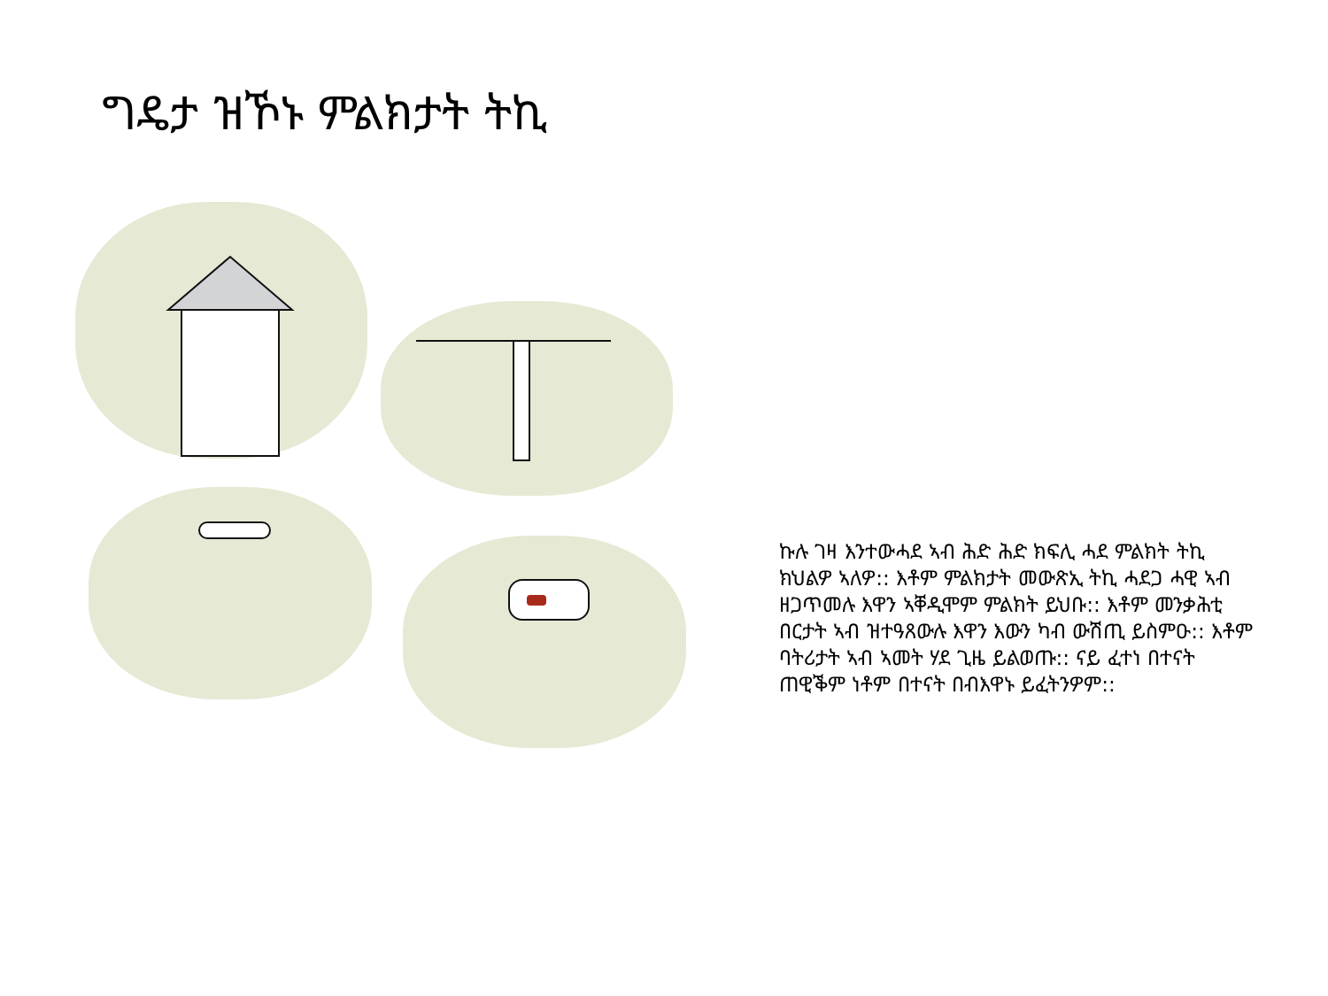ግዴታ ዝኾኑ ምልክታት ትኪ
ኩሉ ገዛ እንተውሓደ ኣብ ሕድ ሕድ ክፍሊ ሓደ ምልክት ትኪ ክህልዎ ኣለዎ:: እቶም ምልክታት መውጽኢ ትኪ ሓደጋ ሓዊ ኣብ ዘጋጥመሉ እዋን ኣቐዲሞም ምልክት ይህቡ:: እቶም መንቃሕቲ በርታት ኣብ ዝተዓጸውሉ እዋን እውን ካብ ውሽጢ ይስምዑ:: እቶም ባትሪታት ኣብ ኣመት ሃደ ጊዜ ይልወጡ:: ናይ ፈተነ በተናት ጠዊቕም ነቶም በተናት በብእዋኑ ይፈትንዎም::